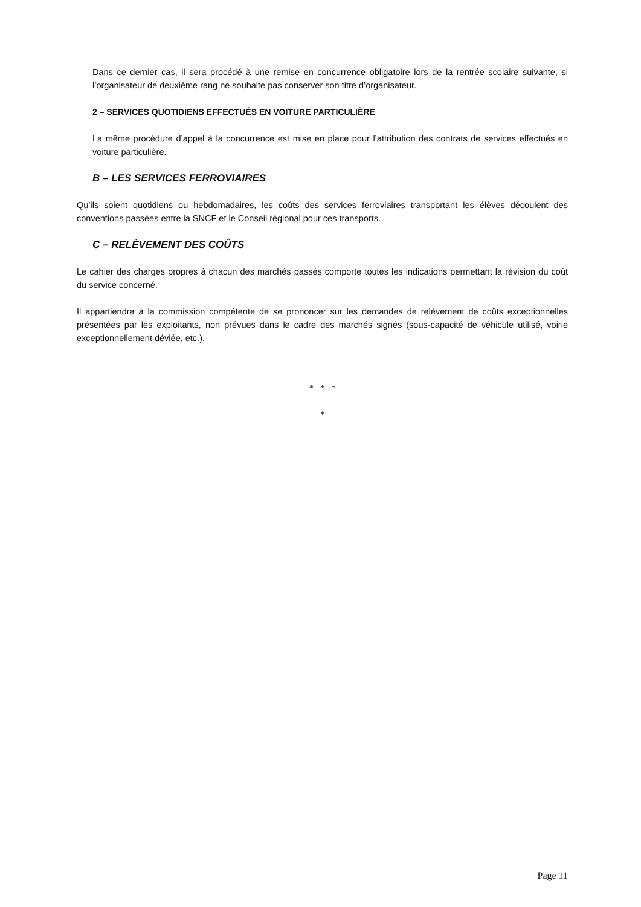Dans ce dernier cas, il sera procédé à une remise en concurrence obligatoire lors de la rentrée scolaire suivante, si l’organisateur de deuxième rang ne souhaite pas conserver son titre d’organisateur.
2 – SERVICES QUOTIDIENS EFFECTUÉS EN VOITURE PARTICULIÈRE
La même procédure d’appel à la concurrence est mise en place pour l’attribution des contrats de services effectués en voiture particulière.
B – LES SERVICES FERROVIAIRES
Qu’ils soient quotidiens ou hebdomadaires, les coûts des services ferroviaires transportant les élèves découlent des conventions passées entre la SNCF et le Conseil régional pour ces transports.
C – RELÈVEMENT DES COÛTS
Le cahier des charges propres à chacun des marchés passés comporte toutes les indications permettant la révision du coût du service concerné.
Il appartiendra à la commission compétente de se prononcer sur les demandes de relèvement de coûts exceptionnelles présentées par les exploitants, non prévues dans le cadre des marchés signés (sous-capacité de véhicule utilisé, voirie exceptionnellement déviée, etc.).
* * *
*
Page 11